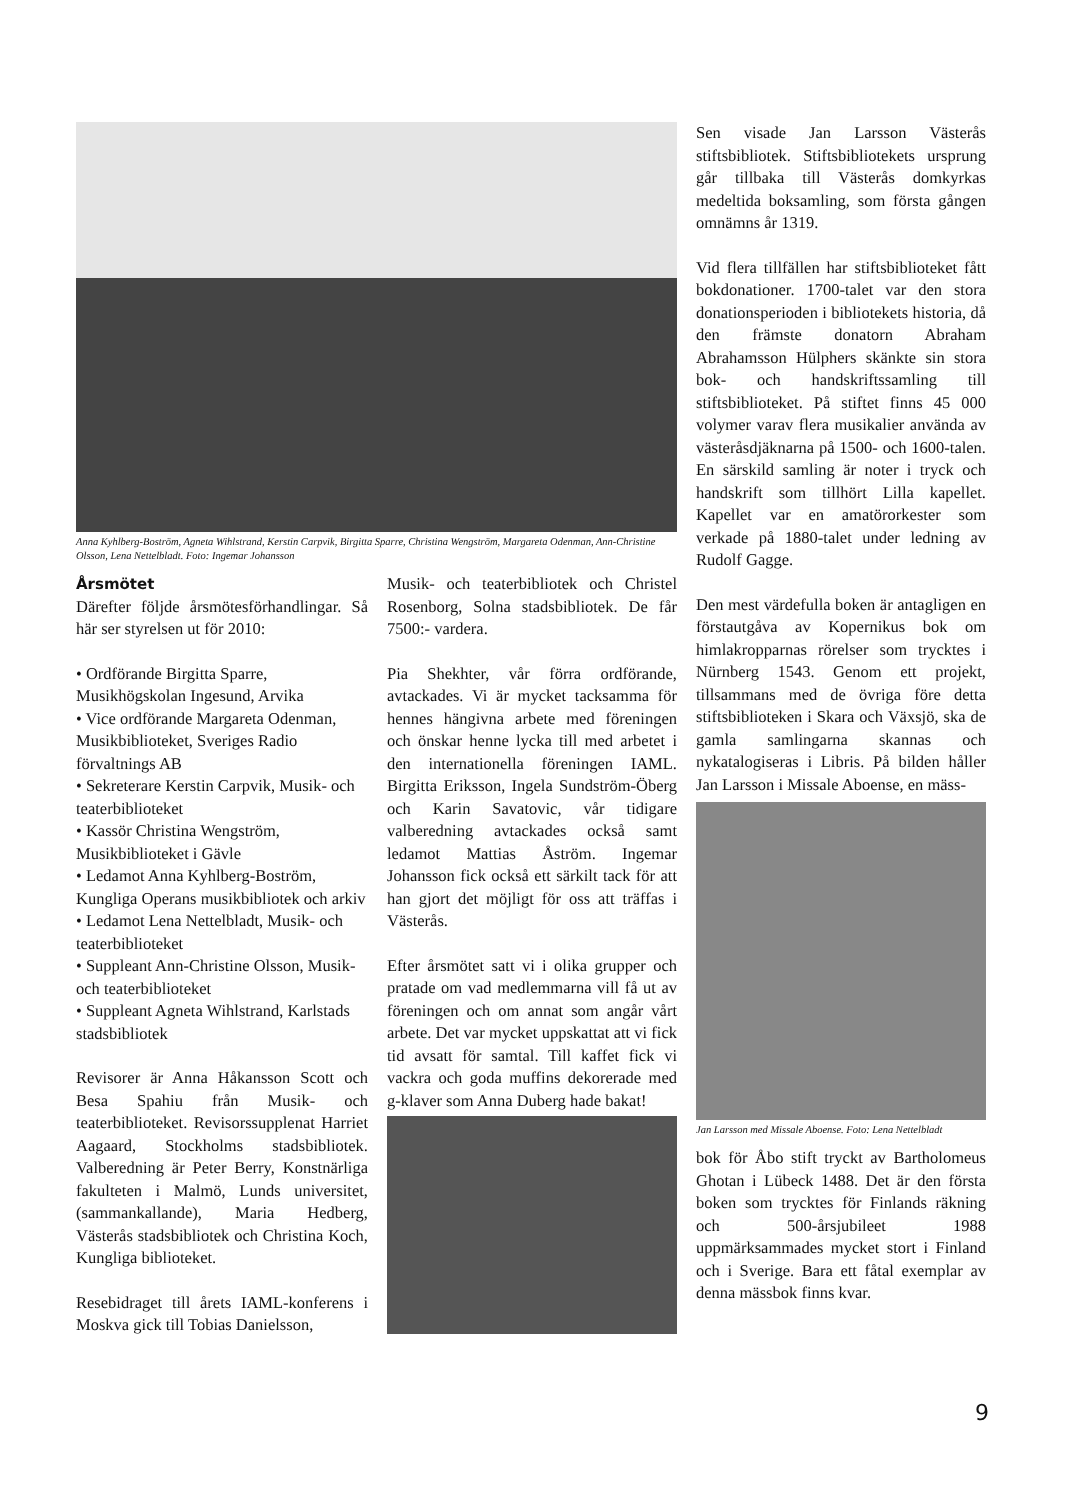Anna Kyhlberg-Boström, Agneta Wihlstrand, Kerstin Carpvik, Birgitta Sparre, Christina Wengström, Margareta Odenman, Ann-Christine Olsson, Lena Nettelbladt. Foto: Ingemar Johansson
Årsmötet
Därefter följde årsmötesförhandlingar. Så här ser styrelsen ut för 2010:
• Ordförande Birgitta Sparre, Musikhögskolan Ingesund, Arvika
• Vice ordförande Margareta Odenman, Musikbiblioteket, Sveriges Radio förvaltnings AB
• Sekreterare Kerstin Carpvik, Musik- och teaterbiblioteket
• Kassör Christina Wengström, Musikbiblioteket i Gävle
• Ledamot Anna Kyhlberg-Boström, Kungliga Operans musikbibliotek och arkiv
• Ledamot Lena Nettelbladt, Musik- och teaterbiblioteket
• Suppleant Ann-Christine Olsson, Musik- och teaterbiblioteket
• Suppleant Agneta Wihlstrand, Karlstads stadsbibliotek
Revisorer är Anna Håkansson Scott och Besa Spahiu från Musik- och teaterbiblioteket. Revisorssupplenat Harriet Aagaard, Stockholms stadsbibliotek. Valberedning är Peter Berry, Konstnärliga fakulteten i Malmö, Lunds universitet, (sammankallande), Maria Hedberg, Västerås stadsbibliotek och Christina Koch, Kungliga biblioteket.
Resebidraget till årets IAML-konferens i Moskva gick till Tobias Danielsson,
Musik- och teaterbibliotek och Christel Rosenborg, Solna stadsbibliotek. De får 7500:- vardera.
Pia Shekhter, vår förra ordförande, avtackades. Vi är mycket tacksamma för hennes hängivna arbete med föreningen och önskar henne lycka till med arbetet i den internationella föreningen IAML. Birgitta Eriksson, Ingela Sundström-Öberg och Karin Savatovic, vår tidigare valberedning avtackades också samt ledamot Mattias Åström. Ingemar Johansson fick också ett särkilt tack för att han gjort det möjligt för oss att träffas i Västerås.
Efter årsmötet satt vi i olika grupper och pratade om vad medlemmarna vill få ut av föreningen och om annat som angår vårt arbete. Det var mycket uppskattat att vi fick tid avsatt för samtal. Till kaffet fick vi vackra och goda muffins dekorerade med g-klaver som Anna Duberg hade bakat!
Sen visade Jan Larsson Västerås stiftsbibliotek. Stiftsbibliotekets ursprung går tillbaka till Västerås domkyrkas medeltida boksamling, som första gången omnämns år 1319.
Vid flera tillfällen har stiftsbiblioteket fått bokdonationer. 1700-talet var den stora donationsperioden i bibliotekets historia, då den främste donatorn Abraham Abrahamsson Hülphers skänkte sin stora bok- och handskriftssamling till stiftsbiblioteket. På stiftet finns 45 000 volymer varav flera musikalier använda av västeråsdjäknarna på 1500- och 1600-talen. En särskild samling är noter i tryck och handskrift som tillhört Lilla kapellet. Kapellet var en amatörorkester som verkade på 1880-talet under ledning av Rudolf Gagge.
Den mest värdefulla boken är antagligen en förstautgåva av Kopernikus bok om himlakropparnas rörelser som trycktes i Nürnberg 1543. Genom ett projekt, tillsammans med de övriga före detta stiftsbiblioteken i Skara och Växsjö, ska de gamla samlingarna skannas och nykatalogiseras i Libris. På bilden håller Jan Larsson i Missale Aboense, en mäss-
Jan Larsson med Missale Aboense. Foto: Lena Nettelbladt
bok för Åbo stift tryckt av Bartholomeus Ghotan i Lübeck 1488. Det är den första boken som trycktes för Finlands räkning och 500-årsjubileet 1988 uppmärksammades mycket stort i Finland och i Sverige. Bara ett fåtal exemplar av denna mässbok finns kvar.
9